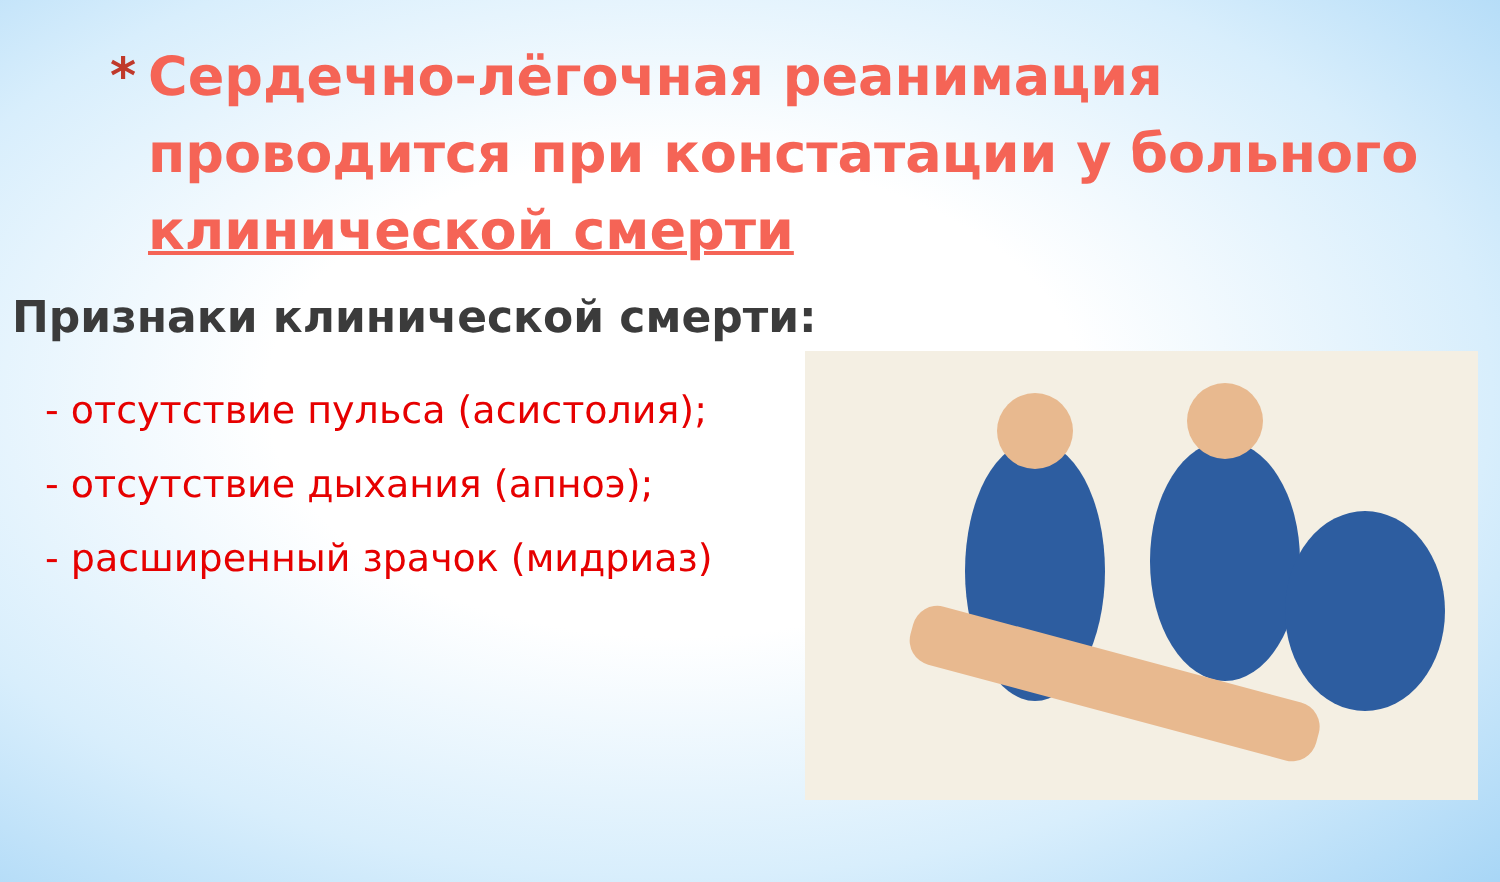* Сердечно-лёгочная реанимация
проводится при констатации у больного
клинической смерти
Признаки клинической смерти:
- отсутствие пульса (асистолия);
- отсутствие дыхания (апноэ);
- расширенный зрачок (мидриаз)